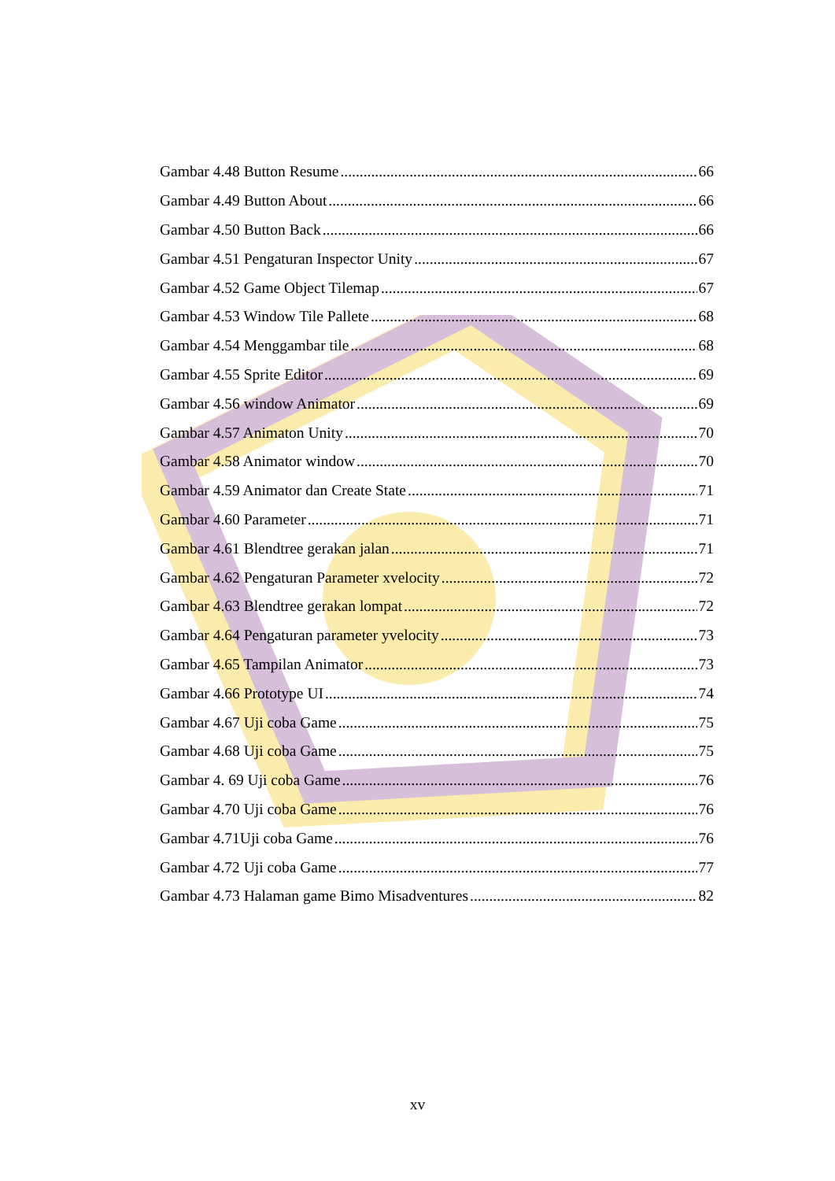Gambar 4.48 Button Resume 66
Gambar 4.49 Button About 66
Gambar 4.50 Button Back 66
Gambar 4.51 Pengaturan Inspector Unity 67
Gambar 4.52 Game Object Tilemap 67
Gambar 4.53 Window Tile Pallete 68
Gambar 4.54 Menggambar tile 68
Gambar 4.55 Sprite Editor 69
Gambar 4.56 window Animator 69
Gambar 4.57 Animaton Unity 70
Gambar 4.58 Animator window 70
Gambar 4.59 Animator dan Create State 71
Gambar 4.60 Parameter 71
Gambar 4.61 Blendtree gerakan jalan 71
Gambar 4.62 Pengaturan Parameter xvelocity 72
Gambar 4.63 Blendtree gerakan lompat 72
Gambar 4.64 Pengaturan parameter yvelocity 73
Gambar 4.65 Tampilan Animator 73
Gambar 4.66 Prototype UI 74
Gambar 4.67 Uji coba Game 75
Gambar 4.68 Uji coba Game 75
Gambar 4. 69 Uji coba Game 76
Gambar 4.70 Uji coba Game 76
Gambar 4.71Uji coba Game 76
Gambar 4.72 Uji coba Game 77
Gambar 4.73 Halaman game Bimo Misadventures 82
xv